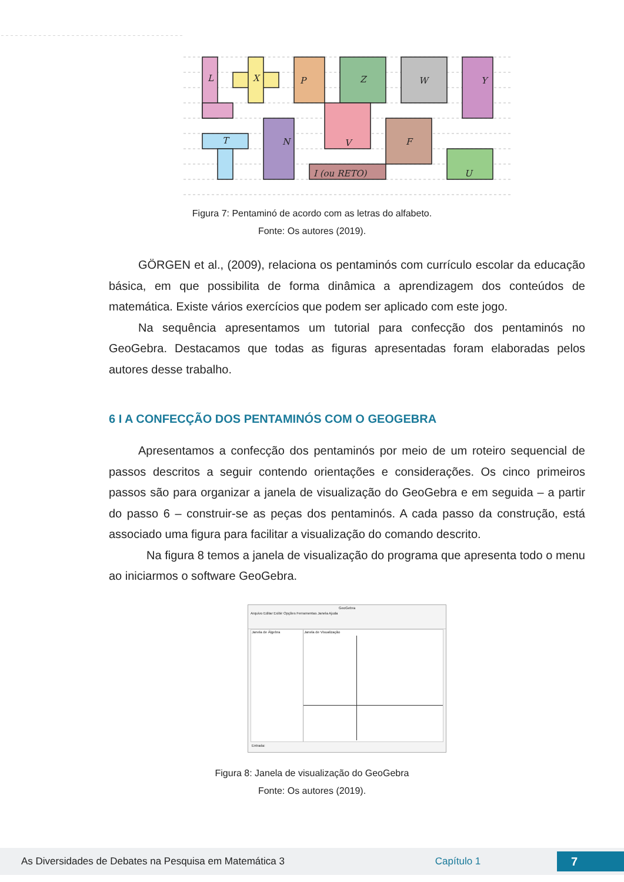L
X
P
Z
W
Y
T
N
V
F
I (ou RETO)
U
Figura 7: Pentaminó de acordo com as letras do alfabeto.
Fonte: Os autores (2019).
GÖRGEN et al., (2009), relaciona os pentaminós com currículo escolar da educação básica, em que possibilita de forma dinâmica a aprendizagem dos conteúdos de matemática. Existe vários exercícios que podem ser aplicado com este jogo.
Na sequência apresentamos um tutorial para confecção dos pentaminós no GeoGebra. Destacamos que todas as figuras apresentadas foram elaboradas pelos autores desse trabalho.
6 I A CONFECÇÃO DOS PENTAMINÓS COM O GEOGEBRA
Apresentamos a confecção dos pentaminós por meio de um roteiro sequencial de passos descritos a seguir contendo orientações e considerações. Os cinco primeiros passos são para organizar a janela de visualização do GeoGebra e em seguida – a partir do passo 6 – construir-se as peças dos pentaminós. A cada passo da construção, está associado uma figura para facilitar a visualização do comando descrito.
Na figura 8 temos a janela de visualização do programa que apresenta todo o menu ao iniciarmos o software GeoGebra.
GeoGebra
Arquivo Editar Exibir Opções Ferramentas Janela Ajuda
Janela de Álgebra Janela de Visualização
Entrada:
Figura 8: Janela de visualização do GeoGebra
Fonte: Os autores (2019).
As Diversidades de Debates na Pesquisa em Matemática 3 Capítulo 1 7